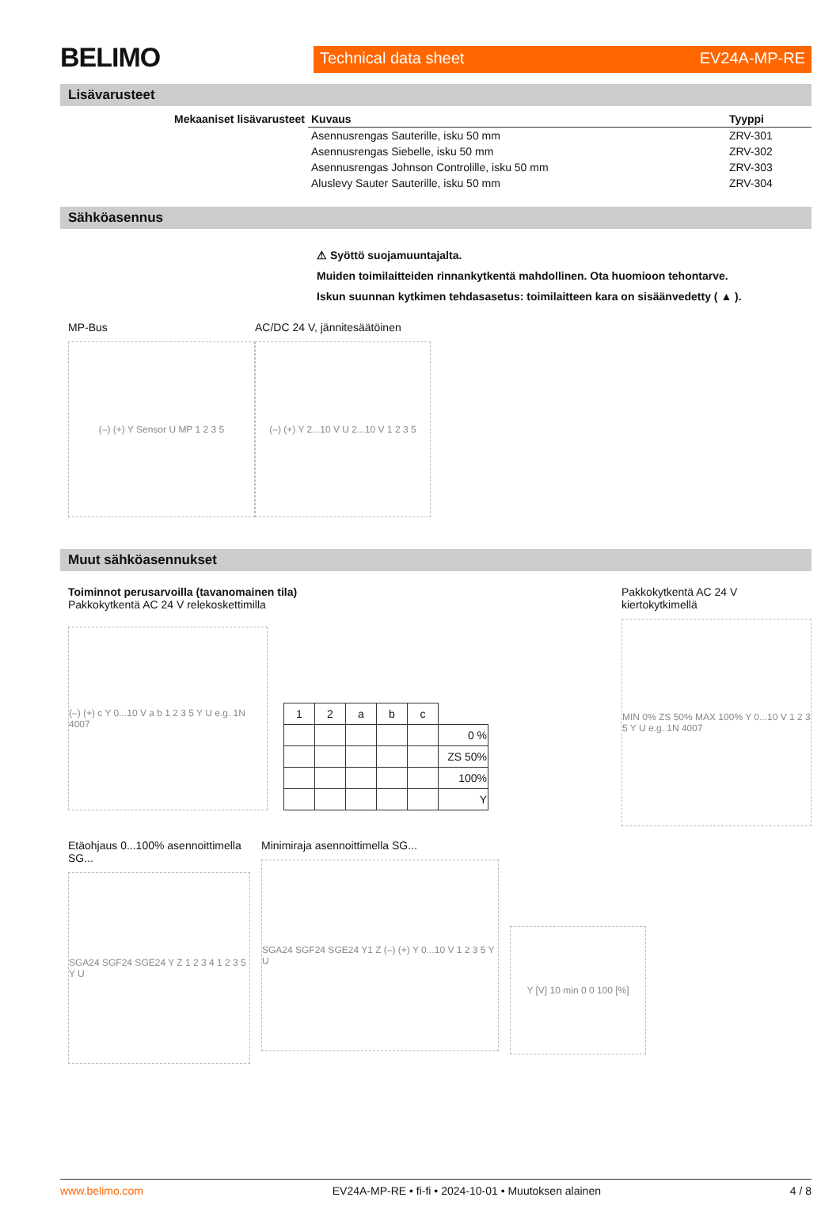BELIMO
Technical data sheet EV24A-MP-RE
Lisävarusteet
| Mekaaniset lisävarusteet | Kuvaus | Tyyppi |
| --- | --- | --- |
| | Asennusrengas Sauterille, isku 50 mm | ZRV-301 |
| | Asennusrengas Siebelle, isku 50 mm | ZRV-302 |
| | Asennusrengas Johnson Controlille, isku 50 mm | ZRV-303 |
| | Aluslevy Sauter Sauterille, isku 50 mm | ZRV-304 |
Sähköasennus
⚠ Syöttö suojamuuntajalta.
Muiden toimilaitteiden rinnankytkentä mahdollinen. Ota huomioon tehontarve.
Iskun suunnan kytkimen tehdasasetus: toimilaitteen kara on sisäänvedetty ( ▲ ).
MP-Bus
(–) (+) Y Sensor U MP 1 2 3 5
AC/DC 24 V, jännitesäätöinen
(–) (+) Y 2...10 V U 2...10 V 1 2 3 5
Muut sähköasennukset
Toiminnot perusarvoilla (tavanomainen tila)
Pakkokytkentä AC 24 V relekoskettimilla
(–) (+) c Y 0...10 V a b 1 2 3 5 Y U e.g. 1N 4007
| 1 | 2 | a | b | c | |
| | | | | | 0 % |
| | | | | | ZS 50% |
| | | | | | 100% |
| | | | | | Y |
Pakkokytkentä AC 24 V kiertokytkimellä
MIN 0% ZS 50% MAX 100% Y 0...10 V 1 2 3 5 Y U e.g. 1N 4007
Etäohjaus 0...100% asennoittimella SG...
SGA24 SGF24 SGE24 Y Z 1 2 3 4 1 2 3 5 Y U
Minimiraja asennoittimella SG...
SGA24 SGF24 SGE24 Y1 Z (–) (+) Y 0...10 V 1 2 3 5 Y U
Y [V] 10 min 0 0 100 [%]
www.belimo.com EV24A-MP-RE • fi-fi • 2024-10-01 • Muutoksen alainen 4 / 8